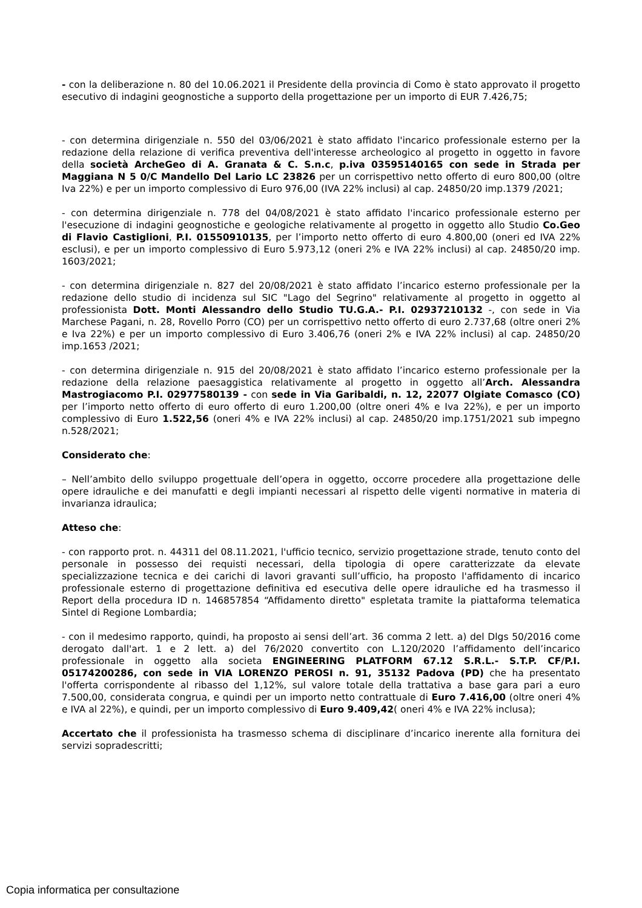- con la deliberazione n. 80 del 10.06.2021 il Presidente della provincia di Como è stato approvato il progetto esecutivo di indagini geognostiche a supporto della progettazione per un importo di EUR 7.426,75;
- con determina dirigenziale n. 550 del 03/06/2021 è stato affidato l'incarico professionale esterno per la redazione della relazione di verifica preventiva dell'interesse archeologico al progetto in oggetto in favore della società ArcheGeo di A. Granata & C. S.n.c, p.iva 03595140165 con sede in Strada per Maggiana N 5 0/C Mandello Del Lario LC 23826 per un corrispettivo netto offerto di euro 800,00 (oltre Iva 22%) e per un importo complessivo di Euro 976,00 (IVA 22% inclusi) al cap. 24850/20 imp.1379 /2021;
- con determina dirigenziale n. 778 del 04/08/2021 è stato affidato l'incarico professionale esterno per l'esecuzione di indagini geognostiche e geologiche relativamente al progetto in oggetto allo Studio Co.Geo di Flavio Castiglioni, P.I. 01550910135, per l’importo netto offerto di euro 4.800,00 (oneri ed IVA 22% esclusi), e per un importo complessivo di Euro 5.973,12 (oneri 2% e IVA 22% inclusi) al cap. 24850/20 imp. 1603/2021;
- con determina dirigenziale n. 827 del 20/08/2021 è stato affidato l’incarico esterno professionale per la redazione dello studio di incidenza sul SIC "Lago del Segrino" relativamente al progetto in oggetto al professionista Dott. Monti Alessandro dello Studio TU.G.A.- P.I. 02937210132 -, con sede in Via Marchese Pagani, n. 28, Rovello Porro (CO) per un corrispettivo netto offerto di euro 2.737,68 (oltre oneri 2% e Iva 22%) e per un importo complessivo di Euro 3.406,76 (oneri 2% e IVA 22% inclusi) al cap. 24850/20 imp.1653 /2021;
- con determina dirigenziale n. 915 del 20/08/2021 è stato affidato l’incarico esterno professionale per la redazione della relazione paesaggistica relativamente al progetto in oggetto all’Arch. Alessandra Mastrogiacomo P.I. 02977580139 - con sede in Via Garibaldi, n. 12, 22077 Olgiate Comasco (CO) per l’importo netto offerto di euro offerto di euro 1.200,00 (oltre oneri 4% e Iva 22%), e per un importo complessivo di Euro 1.522,56 (oneri 4% e IVA 22% inclusi) al cap. 24850/20 imp.1751/2021 sub impegno n.528/2021;
Considerato che:
– Nell’ambito dello sviluppo progettuale dell’opera in oggetto, occorre procedere alla progettazione delle opere idrauliche e dei manufatti e degli impianti necessari al rispetto delle vigenti normative in materia di invarianza idraulica;
Atteso che:
- con rapporto prot. n. 44311 del 08.11.2021, l'ufficio tecnico, servizio progettazione strade, tenuto conto del personale in possesso dei requisti necessari, della tipologia di opere caratterizzate da elevate specializzazione tecnica e dei carichi di lavori gravanti sull’ufficio, ha proposto l'affidamento di incarico professionale esterno di progettazione definitiva ed esecutiva delle opere idrauliche ed ha trasmesso il Report della procedura ID n. 146857854 “Affidamento diretto" espletata tramite la piattaforma telematica Sintel di Regione Lombardia;
- con il medesimo rapporto, quindi, ha proposto ai sensi dell’art. 36 comma 2 lett. a) del Dlgs 50/2016 come derogato dall'art. 1 e 2 lett. a) del 76/2020 convertito con L.120/2020 l’affidamento dell’incarico professionale in oggetto alla societa ENGINEERING PLATFORM 67.12 S.R.L.- S.T.P. CF/P.I. 05174200286, con sede in VIA LORENZO PEROSI n. 91, 35132 Padova (PD) che ha presentato l'offerta corrispondente al ribasso del 1,12%, sul valore totale della trattativa a base gara pari a euro 7.500,00, considerata congrua, e quindi per un importo netto contrattuale di Euro 7.416,00 (oltre oneri 4% e IVA al 22%), e quindi, per un importo complessivo di Euro 9.409,42( oneri 4% e IVA 22% inclusa);
Accertato che il professionista ha trasmesso schema di disciplinare d’incarico inerente alla fornitura dei servizi sopradescritti;
Copia informatica per consultazione